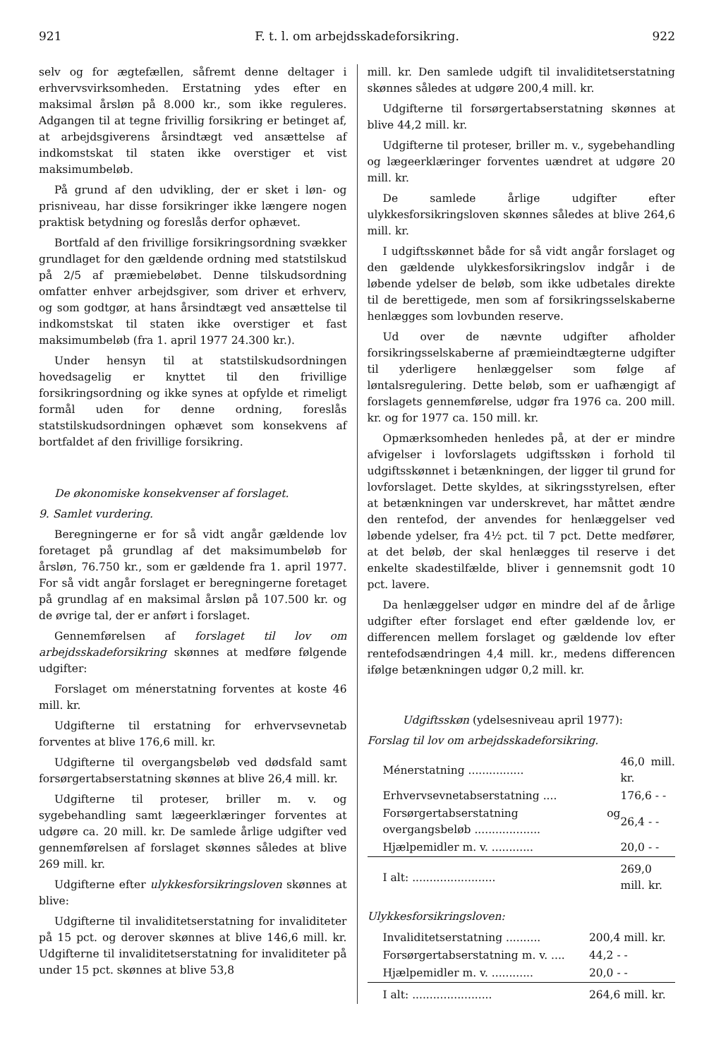921 F. t. l. om arbejdsskadeforsikring. 922
selv og for ægtefællen, såfremt denne deltager i erhvervsvirksomheden. Erstatning ydes efter en maksimal årsløn på 8.000 kr., som ikke reguleres. Adgangen til at tegne frivillig forsikring er betinget af, at arbejdsgiverens årsindtægt ved ansættelse af indkomstskat til staten ikke overstiger et vist maksimumbeløb.
På grund af den udvikling, der er sket i løn- og prisniveau, har disse forsikringer ikke længere nogen praktisk betydning og foreslås derfor ophævet.
Bortfald af den frivillige forsikringsordning svækker grundlaget for den gældende ordning med statstilskud på 2/5 af præmiebeløbet. Denne tilskudsordning omfatter enhver arbejdsgiver, som driver et erhverv, og som godtgør, at hans årsindtægt ved ansættelse til indkomstskat til staten ikke overstiger et fast maksimumbeløb (fra 1. april 1977 24.300 kr.).
Under hensyn til at statstilskudsordningen hovedsagelig er knyttet til den frivillige forsikringsordning og ikke synes at opfylde et rimeligt formål uden for denne ordning, foreslås statstilskudsordningen ophævet som konsekvens af bortfaldet af den frivillige forsikring.
De økonomiske konsekvenser af forslaget.
9. Samlet vurdering.
Beregningerne er for så vidt angår gældende lov foretaget på grundlag af det maksimumbeløb for årsløn, 76.750 kr., som er gældende fra 1. april 1977. For så vidt angår forslaget er beregningerne foretaget på grundlag af en maksimal årsløn på 107.500 kr. og de øvrige tal, der er anført i forslaget.
Gennemførelsen af forslaget til lov om arbejdsskadeforsikring skønnes at medføre følgende udgifter:
Forslaget om ménerstatning forventes at koste 46 mill. kr.
Udgifterne til erstatning for erhvervsevnetab forventes at blive 176,6 mill. kr.
Udgifterne til overgangsbeløb ved dødsfald samt forsørgertabserstatning skønnes at blive 26,4 mill. kr.
Udgifterne til proteser, briller m. v. og sygebehandling samt lægeerklæringer forventes at udgøre ca. 20 mill. kr. De samlede årlige udgifter ved gennemførelsen af forslaget skønnes således at blive 269 mill. kr.
Udgifterne efter ulykkesforsikringsloven skønnes at blive:
Udgifterne til invaliditetserstatning for invaliditeter på 15 pct. og derover skønnes at blive 146,6 mill. kr. Udgifterne til invaliditetserstatning for invaliditeter på under 15 pct. skønnes at blive 53,8
mill. kr. Den samlede udgift til invaliditetserstatning skønnes således at udgøre 200,4 mill. kr.
Udgifterne til forsørgertabserstatning skønnes at blive 44,2 mill. kr.
Udgifterne til proteser, briller m. v., sygebehandling og lægeerklæringer forventes uændret at udgøre 20 mill. kr.
De samlede årlige udgifter efter ulykkesforsikringsloven skønnes således at blive 264,6 mill. kr.
I udgiftsskønnet både for så vidt angår forslaget og den gældende ulykkesforsikringslov indgår i de løbende ydelser de beløb, som ikke udbetales direkte til de berettigede, men som af forsikringsselskaberne henlægges som lovbunden reserve.
Ud over de nævnte udgifter afholder forsikringsselskaberne af præmieindtægterne udgifter til yderligere henlæggelser som følge af løntalsregulering. Dette beløb, som er uafhængigt af forslagets gennemførelse, udgør fra 1976 ca. 200 mill. kr. og for 1977 ca. 150 mill. kr.
Opmærksomheden henledes på, at der er mindre afvigelser i lovforslagets udgiftsskøn i forhold til udgiftsskønnet i betænkningen, der ligger til grund for lovforslaget. Dette skyldes, at sikringsstyrelsen, efter at betænkningen var underskrevet, har måttet ændre den rentefod, der anvendes for henlæggelser ved løbende ydelser, fra 4½ pct. til 7 pct. Dette medfører, at det beløb, der skal henlægges til reserve i det enkelte skadestilfælde, bliver i gennemsnit godt 10 pct. lavere.
Da henlæggelser udgør en mindre del af de årlige udgifter efter forslaget end efter gældende lov, er differencen mellem forslaget og gældende lov efter rentefodsændringen 4,4 mill. kr., medens differencen ifølge betænkningen udgør 0,2 mill. kr.
Udgiftsskøn (ydelsesniveau april 1977):
Forslag til lov om arbejdsskadeforsikring.
| Ménerstatning ................ | 46,0 mill. kr. |
| Erhvervsevnetabserstatning .... | 176,6 - - |
| Forsørgertabserstatning og overgangsbeløb ................... | 26,4 - - |
| Hjælpemidler m. v. ............ | 20,0 - - |
| I alt: ........................ | 269,0 mill. kr. |
Ulykkesforsikringsloven:
| Invaliditetserstatning .......... | 200,4 mill. kr. |
| Forsørgertabserstatning m. v. .... | 44,2 - - |
| Hjælpemidler m. v. ............ | 20,0 - - |
| I alt: ....................... | 264,6 mill. kr. |